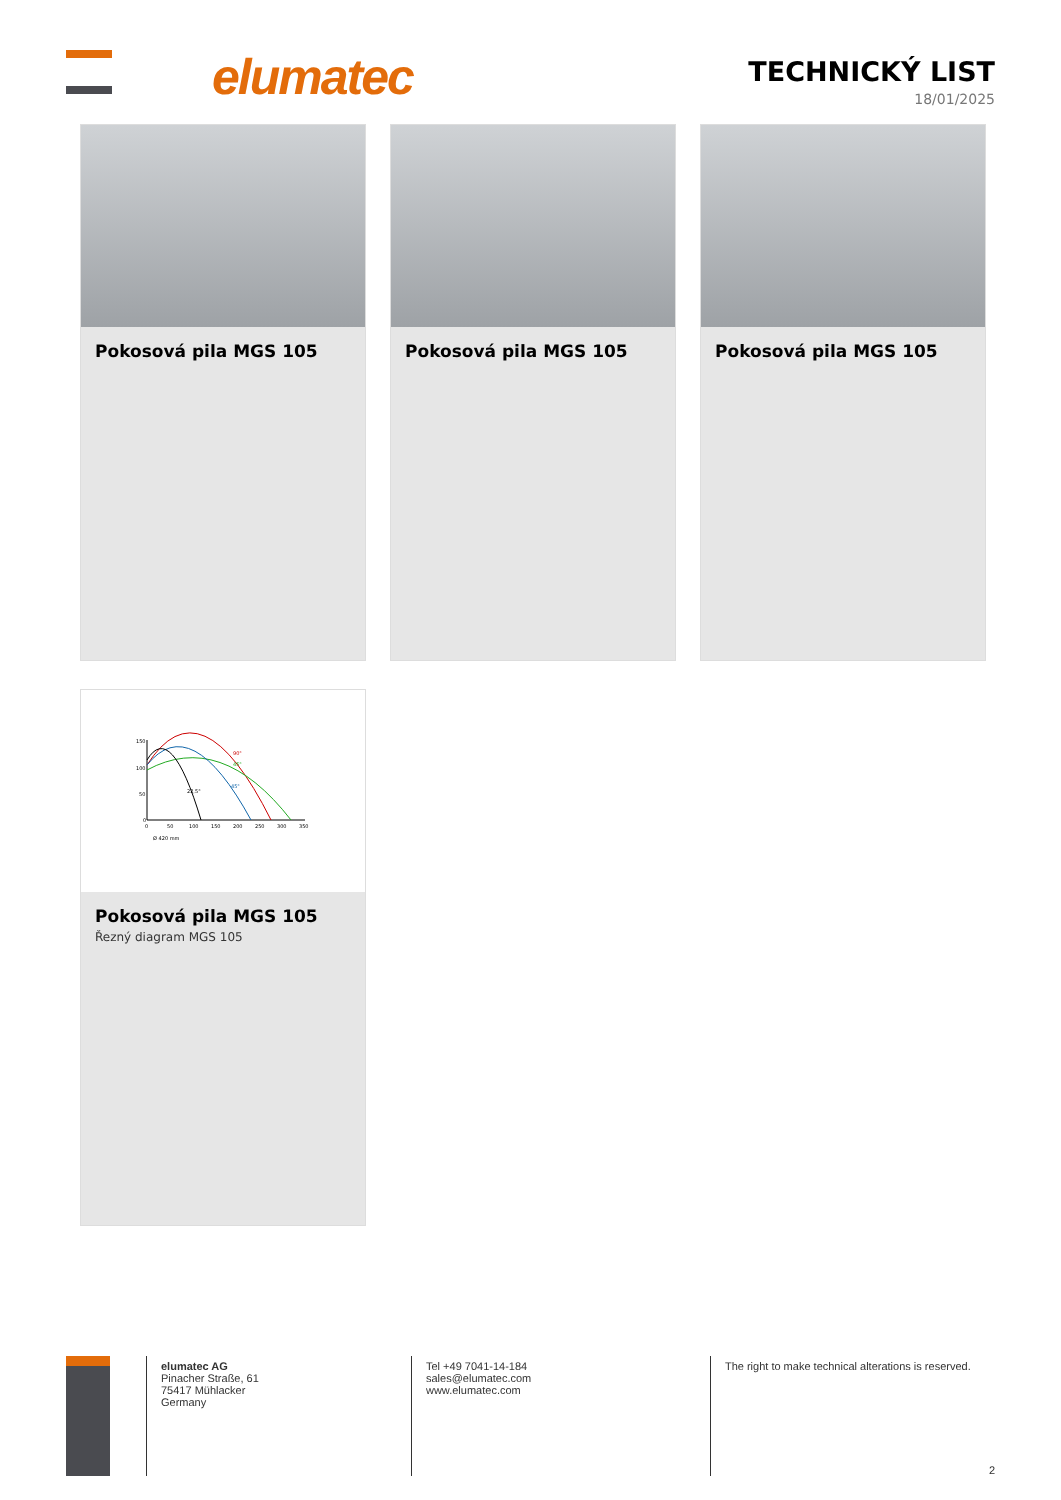elumatec
TECHNICKÝ LIST
18/01/2025
Pokosová pila MGS 105
Pokosová pila MGS 105
Pokosová pila MGS 105
150
100
50
0
0
50
100
150
200
250
300
350
90°
45°
45°
22,5°
Ø 420 mm
Pokosová pila MGS 105
Řezný diagram MGS 105
elumatec AG
Pinacher Straße, 61
75417 Mühlacker
Germany
Tel +49 7041-14-184
sales@elumatec.com
www.elumatec.com
The right to make technical alterations is reserved.
2